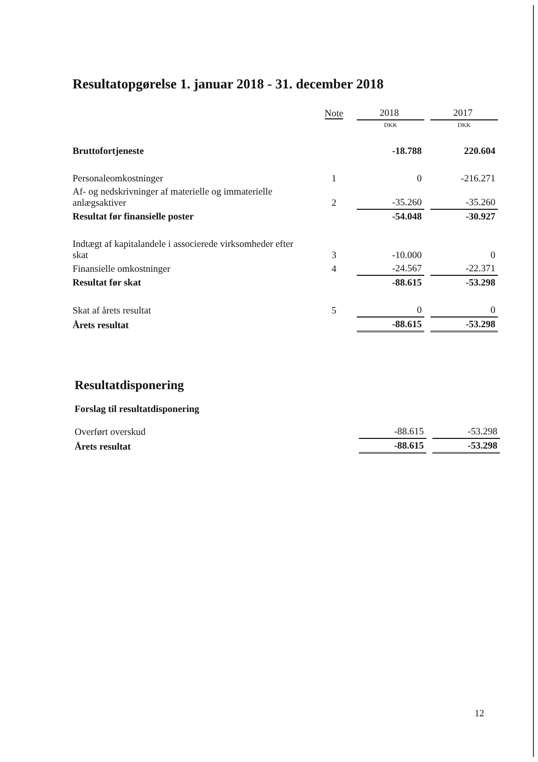Resultatopgørelse 1. januar 2018 - 31. december 2018
| | Note | 2018 | | 2017 |
| | | DKK | | DKK |
| Bruttofortjeneste | | -18.788 | | 220.604 |
| Personaleomkostninger | 1 | 0 | | -216.271 |
| Af- og nedskrivninger af materielle og immaterielle anlægsaktiver | 2 | -35.260 | | -35.260 |
| Resultat før finansielle poster | | -54.048 | | -30.927 |
| Indtægt af kapitalandele i associerede virksomheder efter skat | 3 | -10.000 | | 0 |
| Finansielle omkostninger | 4 | -24.567 | | -22.371 |
| Resultat før skat | | -88.615 | | -53.298 |
| Skat af årets resultat | 5 | 0 | | 0 |
| Årets resultat | | -88.615 | | -53.298 |
Resultatdisponering
Forslag til resultatdisponering
| Overført overskud | | -88.615 | | -53.298 |
| Årets resultat | | -88.615 | | -53.298 |
12